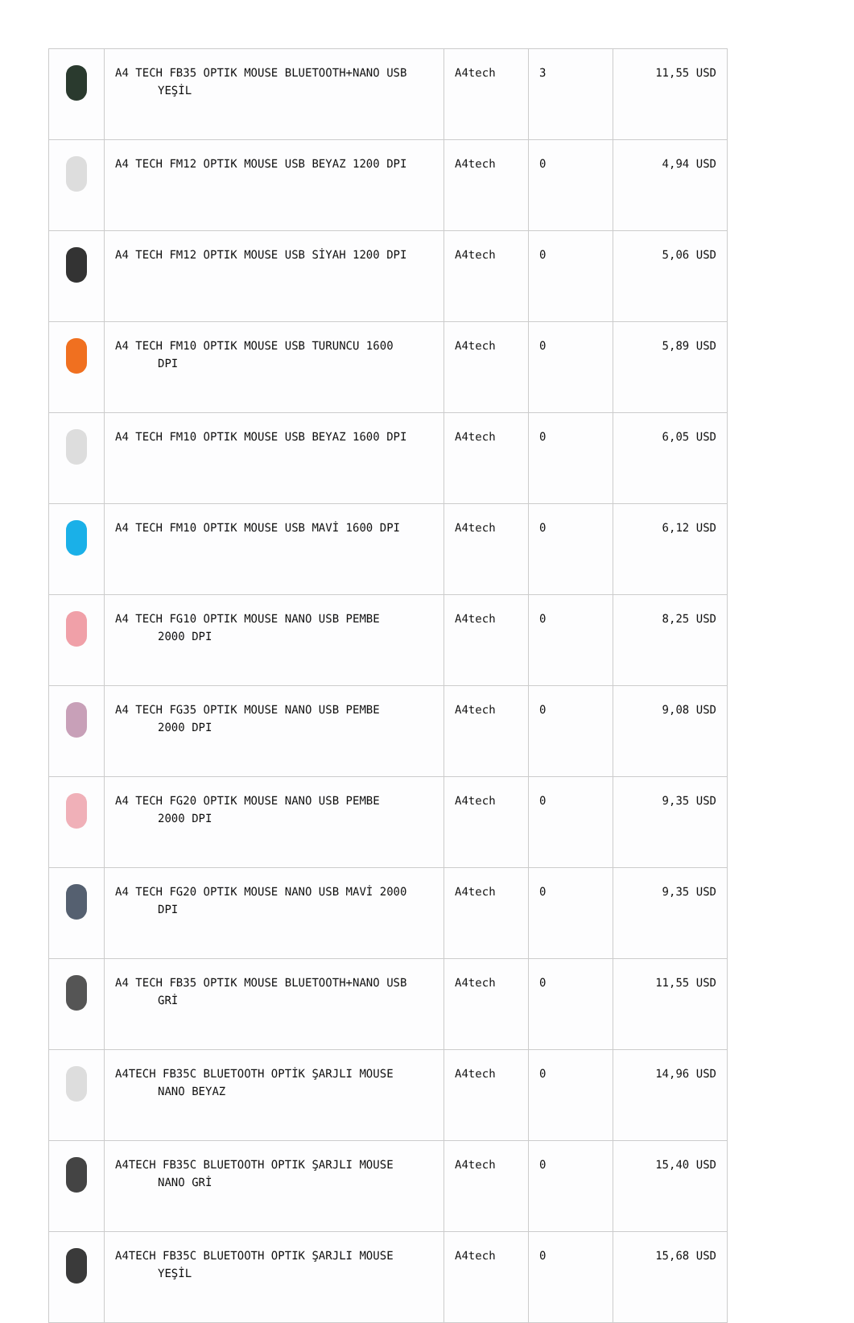| | A4 TECH FB35 OPTIK MOUSE BLUETOOTH+NANO USB YEŞİL | A4tech | 3 | 11,55 USD |
| | A4 TECH FM12 OPTIK MOUSE USB BEYAZ 1200 DPI | A4tech | 0 | 4,94 USD |
| | A4 TECH FM12 OPTIK MOUSE USB SİYAH 1200 DPI | A4tech | 0 | 5,06 USD |
| | A4 TECH FM10 OPTIK MOUSE USB TURUNCU 1600 DPI | A4tech | 0 | 5,89 USD |
| | A4 TECH FM10 OPTIK MOUSE USB BEYAZ 1600 DPI | A4tech | 0 | 6,05 USD |
| | A4 TECH FM10 OPTIK MOUSE USB MAVİ 1600 DPI | A4tech | 0 | 6,12 USD |
| | A4 TECH FG10 OPTIK MOUSE NANO USB PEMBE 2000 DPI | A4tech | 0 | 8,25 USD |
| | A4 TECH FG35 OPTIK MOUSE NANO USB PEMBE 2000 DPI | A4tech | 0 | 9,08 USD |
| | A4 TECH FG20 OPTIK MOUSE NANO USB PEMBE 2000 DPI | A4tech | 0 | 9,35 USD |
| | A4 TECH FG20 OPTIK MOUSE NANO USB MAVİ 2000 DPI | A4tech | 0 | 9,35 USD |
| | A4 TECH FB35 OPTIK MOUSE BLUETOOTH+NANO USB GRİ | A4tech | 0 | 11,55 USD |
| | A4TECH FB35C BLUETOOTH OPTİK ŞARJLI MOUSE NANO BEYAZ | A4tech | 0 | 14,96 USD |
| | A4TECH FB35C BLUETOOTH OPTIK ŞARJLI MOUSE NANO GRİ | A4tech | 0 | 15,40 USD |
| | A4TECH FB35C BLUETOOTH OPTIK ŞARJLI MOUSE YEŞİL | A4tech | 0 | 15,68 USD |